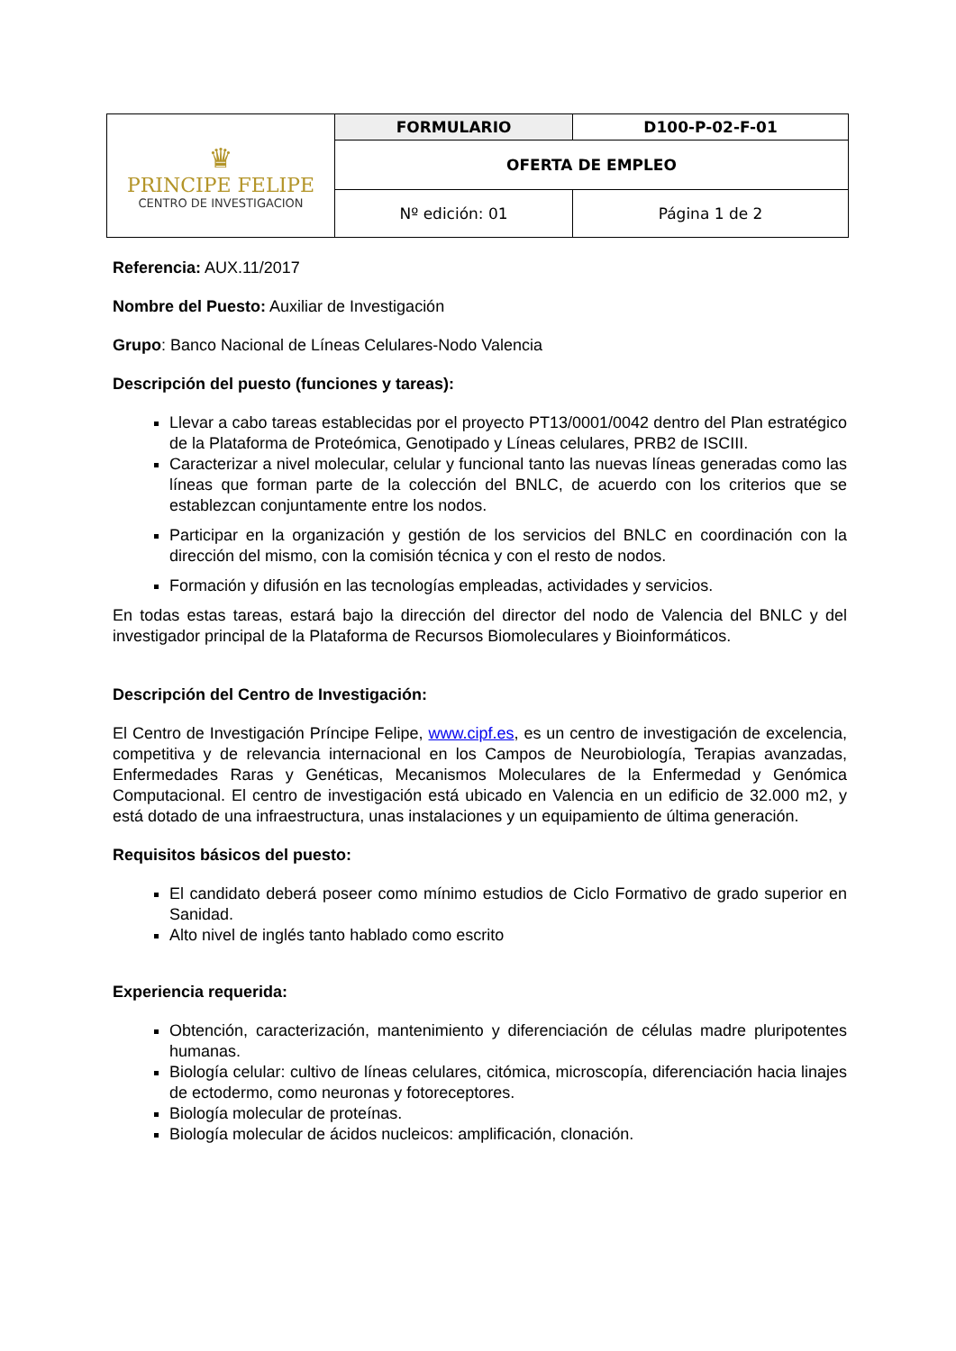| ♛ PRINCIPE FELIPE CENTRO DE INVESTIGACION | FORMULARIO | D100-P-02-F-01 | |
| | OFERTA DE EMPLEO | | |
| | Nº edición: 01 | | Página 1 de 2 |
Referencia: AUX.11/2017
Nombre del Puesto: Auxiliar de Investigación
Grupo: Banco Nacional de Líneas Celulares-Nodo Valencia
Descripción del puesto (funciones y tareas):
Llevar a cabo tareas establecidas por el proyecto PT13/0001/0042 dentro del Plan estratégico de la Plataforma de Proteómica, Genotipado y Líneas celulares, PRB2 de ISCIII.
Caracterizar a nivel molecular, celular y funcional tanto las nuevas líneas generadas como las líneas que forman parte de la colección del BNLC, de acuerdo con los criterios que se establezcan conjuntamente entre los nodos.
Participar en la organización y gestión de los servicios del BNLC en coordinación con la dirección del mismo, con la comisión técnica y con el resto de nodos.
Formación y difusión en las tecnologías empleadas, actividades y servicios.
En todas estas tareas, estará bajo la dirección del director del nodo de Valencia del BNLC y del investigador principal de la Plataforma de Recursos Biomoleculares y Bioinformáticos.
Descripción del Centro de Investigación:
El Centro de Investigación Príncipe Felipe, www.cipf.es, es un centro de investigación de excelencia, competitiva y de relevancia internacional en los Campos de Neurobiología, Terapias avanzadas, Enfermedades Raras y Genéticas, Mecanismos Moleculares de la Enfermedad y Genómica Computacional. El centro de investigación está ubicado en Valencia en un edificio de 32.000 m2, y está dotado de una infraestructura, unas instalaciones y un equipamiento de última generación.
Requisitos básicos del puesto:
El candidato deberá poseer como mínimo estudios de Ciclo Formativo de grado superior en Sanidad.
Alto nivel de inglés tanto hablado como escrito
Experiencia requerida:
Obtención, caracterización, mantenimiento y diferenciación de células madre pluripotentes humanas.
Biología celular: cultivo de líneas celulares, citómica, microscopía, diferenciación hacia linajes de ectodermo, como neuronas y fotoreceptores.
Biología molecular de proteínas.
Biología molecular de ácidos nucleicos: amplificación, clonación.